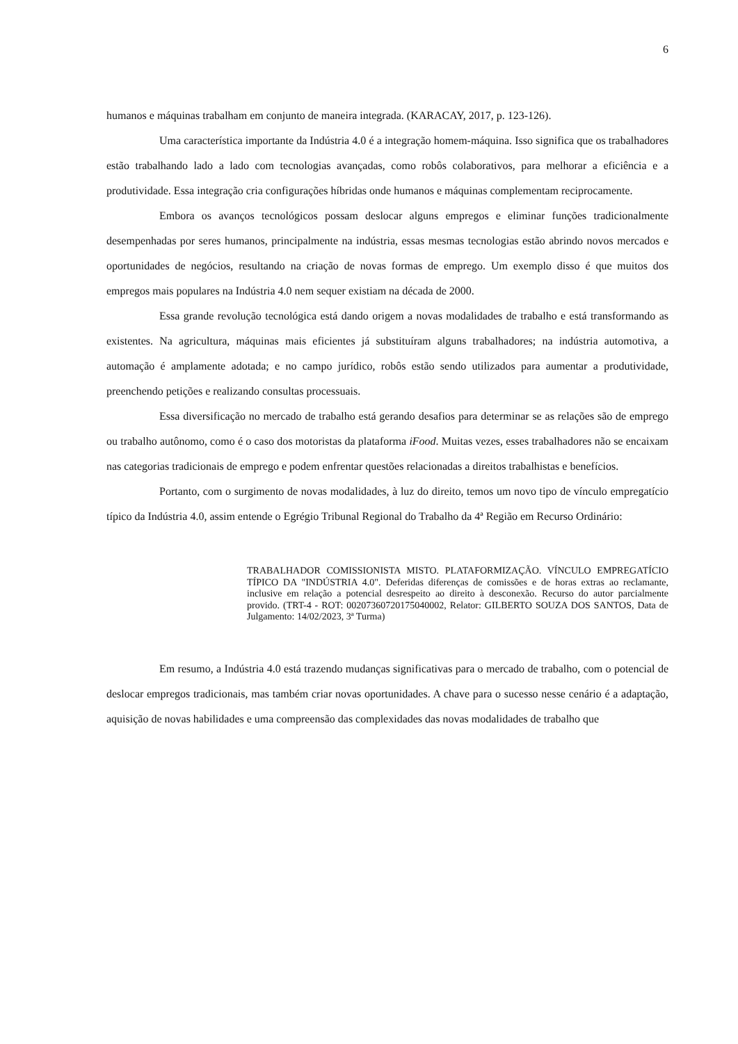6
humanos e máquinas trabalham em conjunto de maneira integrada. (KARACAY, 2017, p. 123-126).
Uma característica importante da Indústria 4.0 é a integração homem-máquina. Isso significa que os trabalhadores estão trabalhando lado a lado com tecnologias avançadas, como robôs colaborativos, para melhorar a eficiência e a produtividade. Essa integração cria configurações híbridas onde humanos e máquinas complementam reciprocamente.
Embora os avanços tecnológicos possam deslocar alguns empregos e eliminar funções tradicionalmente desempenhadas por seres humanos, principalmente na indústria, essas mesmas tecnologias estão abrindo novos mercados e oportunidades de negócios, resultando na criação de novas formas de emprego. Um exemplo disso é que muitos dos empregos mais populares na Indústria 4.0 nem sequer existiam na década de 2000.
Essa grande revolução tecnológica está dando origem a novas modalidades de trabalho e está transformando as existentes. Na agricultura, máquinas mais eficientes já substituíram alguns trabalhadores; na indústria automotiva, a automação é amplamente adotada; e no campo jurídico, robôs estão sendo utilizados para aumentar a produtividade, preenchendo petições e realizando consultas processuais.
Essa diversificação no mercado de trabalho está gerando desafios para determinar se as relações são de emprego ou trabalho autônomo, como é o caso dos motoristas da plataforma iFood. Muitas vezes, esses trabalhadores não se encaixam nas categorias tradicionais de emprego e podem enfrentar questões relacionadas a direitos trabalhistas e benefícios.
Portanto, com o surgimento de novas modalidades, à luz do direito, temos um novo tipo de vínculo empregatício típico da Indústria 4.0, assim entende o Egrégio Tribunal Regional do Trabalho da 4ª Região em Recurso Ordinário:
TRABALHADOR COMISSIONISTA MISTO. PLATAFORMIZAÇÃO. VÍNCULO EMPREGATÍCIO TÍPICO DA "INDÚSTRIA 4.0". Deferidas diferenças de comissões e de horas extras ao reclamante, inclusive em relação a potencial desrespeito ao direito à desconexão. Recurso do autor parcialmente provido. (TRT-4 - ROT: 00207360720175040002, Relator: GILBERTO SOUZA DOS SANTOS, Data de Julgamento: 14/02/2023, 3ª Turma)
Em resumo, a Indústria 4.0 está trazendo mudanças significativas para o mercado de trabalho, com o potencial de deslocar empregos tradicionais, mas também criar novas oportunidades. A chave para o sucesso nesse cenário é a adaptação, aquisição de novas habilidades e uma compreensão das complexidades das novas modalidades de trabalho que